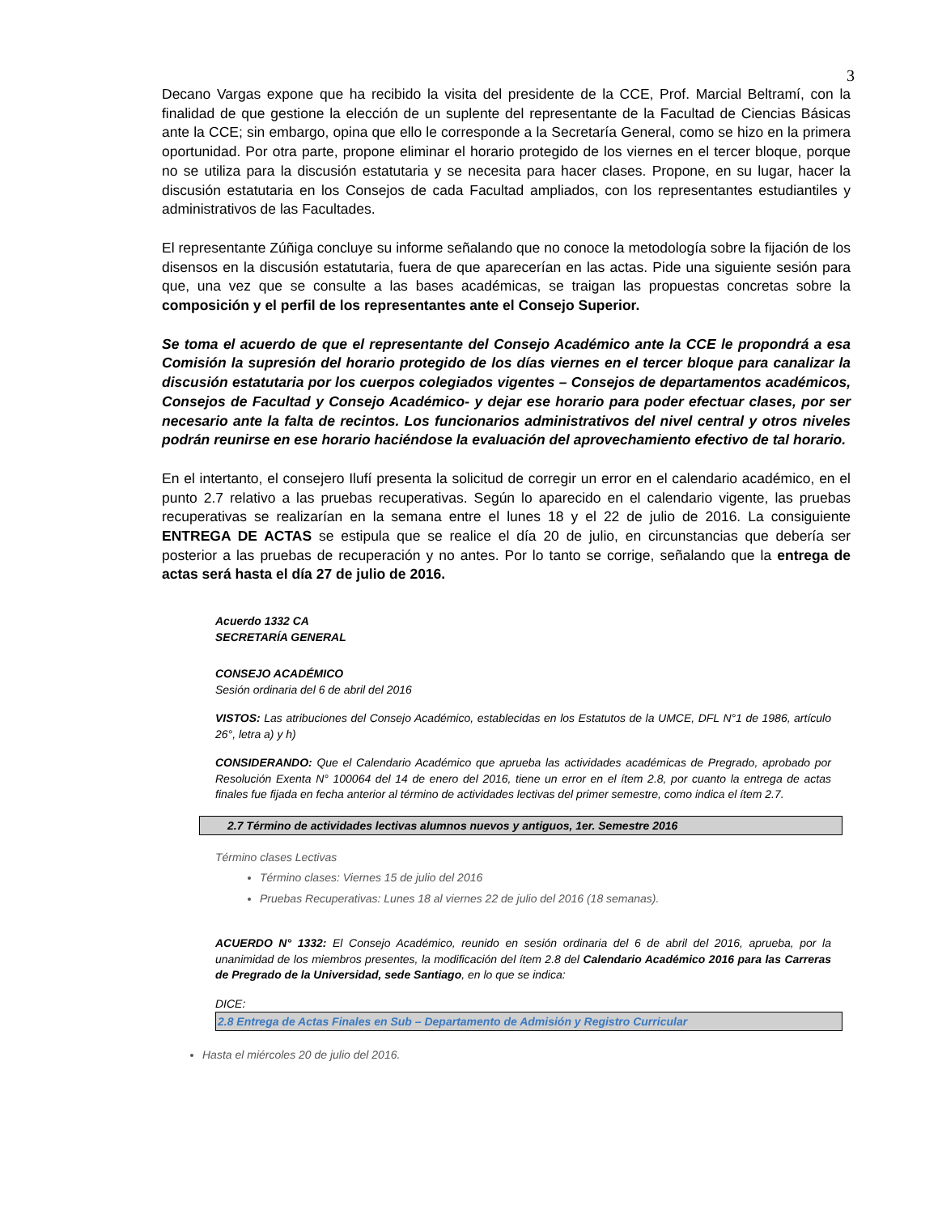3
Decano Vargas expone que ha recibido la visita del presidente de la CCE, Prof. Marcial Beltramí, con la finalidad de que gestione la elección de un suplente del representante de la Facultad de Ciencias Básicas ante la CCE; sin embargo, opina que ello le corresponde a la Secretaría General, como se hizo en la primera oportunidad. Por otra parte, propone eliminar el horario protegido de los viernes en el tercer bloque, porque no se utiliza para la discusión estatutaria y se necesita para hacer clases. Propone, en su lugar, hacer la discusión estatutaria en los Consejos de cada Facultad ampliados, con los representantes estudiantiles y administrativos de las Facultades.
El representante Zúñiga concluye su informe señalando que no conoce la metodología sobre la fijación de los disensos en la discusión estatutaria, fuera de que aparecerían en las actas. Pide una siguiente sesión para que, una vez que se consulte a las bases académicas, se traigan las propuestas concretas sobre la composición y el perfil de los representantes ante el Consejo Superior.
Se toma el acuerdo de que el representante del Consejo Académico ante la CCE le propondrá a esa Comisión la supresión del horario protegido de los días viernes en el tercer bloque para canalizar la discusión estatutaria por los cuerpos colegiados vigentes – Consejos de departamentos académicos, Consejos de Facultad y Consejo Académico- y dejar ese horario para poder efectuar clases, por ser necesario ante la falta de recintos. Los funcionarios administrativos del nivel central y otros niveles podrán reunirse en ese horario haciéndose la evaluación del aprovechamiento efectivo de tal horario.
En el intertanto, el consejero Ilufí presenta la solicitud de corregir un error en el calendario académico, en el punto 2.7 relativo a las pruebas recuperativas. Según lo aparecido en el calendario vigente, las pruebas recuperativas se realizarían en la semana entre el lunes 18 y el 22 de julio de 2016. La consiguiente ENTREGA DE ACTAS se estipula que se realice el día 20 de julio, en circunstancias que debería ser posterior a las pruebas de recuperación y no antes. Por lo tanto se corrige, señalando que la entrega de actas será hasta el día 27 de julio de 2016.
Acuerdo 1332 CA
SECRETARÍA GENERAL
CONSEJO ACADÉMICO
Sesión ordinaria del 6 de abril del 2016
VISTOS: Las atribuciones del Consejo Académico, establecidas en los Estatutos de la UMCE, DFL N°1 de 1986, artículo 26°, letra a) y h)
CONSIDERANDO: Que el Calendario Académico que aprueba las actividades académicas de Pregrado, aprobado por Resolución Exenta N° 100064 del 14 de enero del 2016, tiene un error en el ítem 2.8, por cuanto la entrega de actas finales fue fijada en fecha anterior al término de actividades lectivas del primer semestre, como indica el ítem 2.7.
2.7 Término de actividades lectivas alumnos nuevos y antiguos, 1er. Semestre 2016
Término clases Lectivas
Término clases: Viernes 15 de julio del 2016
Pruebas Recuperativas: Lunes 18 al viernes 22 de julio del 2016 (18 semanas).
ACUERDO N° 1332: El Consejo Académico, reunido en sesión ordinaria del 6 de abril del 2016, aprueba, por la unanimidad de los miembros presentes, la modificación del ítem 2.8 del Calendario Académico 2016 para las Carreras de Pregrado de la Universidad, sede Santiago, en lo que se indica:
DICE:
2.8 Entrega de Actas Finales en Sub – Departamento de Admisión y Registro Curricular
Hasta el miércoles 20 de julio del 2016.